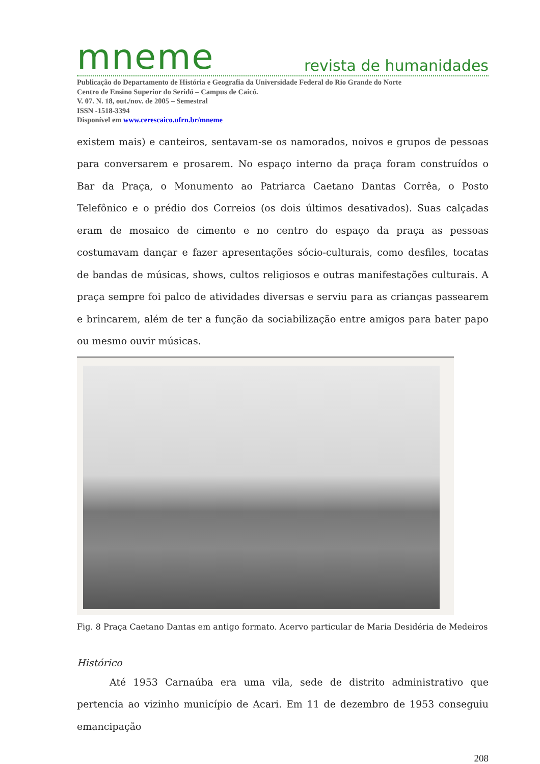mneme revista de humanidades
Publicação do Departamento de História e Geografia da Universidade Federal do Rio Grande do Norte
Centro de Ensino Superior do Seridó – Campus de Caicó.
V. 07. N. 18, out./nov. de 2005 – Semestral
ISSN -1518-3394
Disponível em www.cerescaico.ufrn.br/mneme
existem mais) e canteiros, sentavam-se os namorados, noivos e grupos de pessoas para conversarem e prosarem. No espaço interno da praça foram construídos o Bar da Praça, o Monumento ao Patriarca Caetano Dantas Corrêa, o Posto Telefônico e o prédio dos Correios (os dois últimos desativados). Suas calçadas eram de mosaico de cimento e no centro do espaço da praça as pessoas costumavam dançar e fazer apresentações sócio-culturais, como desfiles, tocatas de bandas de músicas, shows, cultos religiosos e outras manifestações culturais. A praça sempre foi palco de atividades diversas e serviu para as crianças passearem e brincarem, além de ter a função da sociabilização entre amigos para bater papo ou mesmo ouvir músicas.
Fig. 8 Praça Caetano Dantas em antigo formato. Acervo particular de Maria Desidéria de Medeiros
Histórico
Até 1953 Carnaúba era uma vila, sede de distrito administrativo que pertencia ao vizinho município de Acari. Em 11 de dezembro de 1953 conseguiu emancipação
208